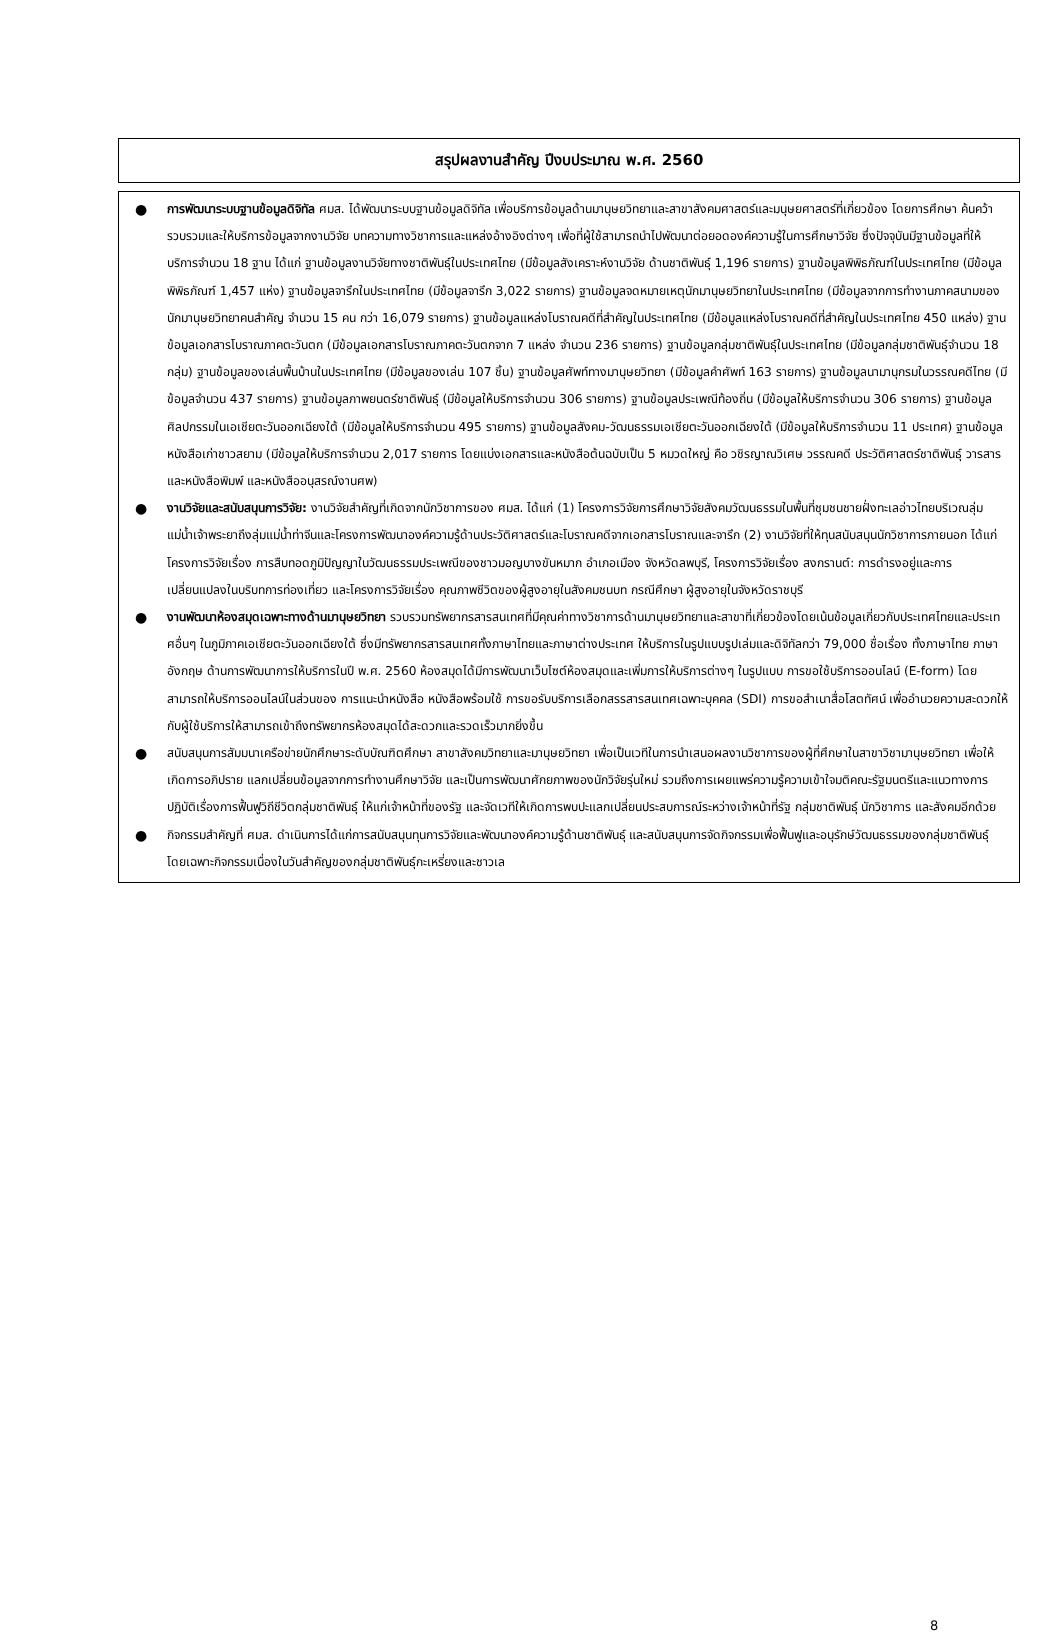สรุปผลงานสำคัญ ปีงบประมาณ พ.ศ. 2560
● การพัฒนาระบบฐานข้อมูลดิจิทัล ศมส. ได้พัฒนาระบบฐานข้อมูลดิจิทัล เพื่อบริการข้อมูลด้านมานุษยวิทยาและสาขาสังคมศาสตร์และมนุษยศาสตร์ที่เกี่ยวข้อง โดยการศึกษา ค้นคว้า รวบรวมและให้บริการข้อมูลจากงานวิจัย บทความทางวิชาการและแหล่งอ้างอิงต่างๆ เพื่อที่ผู้ใช้สามารถนำไปพัฒนาต่อยอดองค์ความรู้ในการศึกษาวิจัย ซึ่งปัจจุบันมีฐานข้อมูลที่ให้บริการจำนวน 18 ฐาน ได้แก่ ฐานข้อมูลงานวิจัยทางชาติพันธุ์ในประเทศไทย (มีข้อมูลสังเคราะห์งานวิจัย ด้านชาติพันธุ์ 1,196 รายการ) ฐานข้อมูลพิพิธภัณฑ์ในประเทศไทย (มีข้อมูลพิพิธภัณฑ์ 1,457 แห่ง) ฐานข้อมูลจารึกในประเทศไทย (มีข้อมูลจารึก 3,022 รายการ) ฐานข้อมูลจดหมายเหตุนักมานุษยวิทยาในประเทศไทย (มีข้อมูลจากการทำงานภาคสนามของนักมานุษยวิทยาคนสำคัญ จำนวน 15 คน กว่า 16,079 รายการ) ฐานข้อมูลแหล่งโบราณคดีที่สำคัญในประเทศไทย (มีข้อมูลแหล่งโบราณคดีที่สำคัญในประเทศไทย 450 แหล่ง) ฐานข้อมูลเอกสารโบราณภาคตะวันตก (มีข้อมูลเอกสารโบราณภาคตะวันตกจาก 7 แหล่ง จำนวน 236 รายการ) ฐานข้อมูลกลุ่มชาติพันธุ์ในประเทศไทย (มีข้อมูลกลุ่มชาติพันธุ์จำนวน 18 กลุ่ม) ฐานข้อมูลของเล่นพื้นบ้านในประเทศไทย (มีข้อมูลของเล่น 107 ชิ้น) ฐานข้อมูลศัพท์ทางมานุษยวิทยา (มีข้อมูลคำศัพท์ 163 รายการ) ฐานข้อมูลนามานุกรมในวรรณคดีไทย (มีข้อมูลจำนวน 437 รายการ) ฐานข้อมูลภาพยนตร์ชาติพันธุ์ (มีข้อมูลให้บริการจำนวน 306 รายการ) ฐานข้อมูลประเพณีท้องถิ่น (มีข้อมูลให้บริการจำนวน 306 รายการ) ฐานข้อมูลศิลปกรรมในเอเชียตะวันออกเฉียงใต้ (มีข้อมูลให้บริการจำนวน 495 รายการ) ฐานข้อมูลสังคม-วัฒนธรรมเอเชียตะวันออกเฉียงใต้ (มีข้อมูลให้บริการจำนวน 11 ประเทศ) ฐานข้อมูลหนังสือเก่าชาวสยาม (มีข้อมูลให้บริการจำนวน 2,017 รายการ โดยแบ่งเอกสารและหนังสือต้นฉบับเป็น 5 หมวดใหญ่ คือ วชิรญาณวิเศษ วรรณคดี ประวัติศาสตร์ชาติพันธุ์ วารสารและหนังสือพิมพ์ และหนังสืออนุสรณ์งานศพ)
● งานวิจัยและสนับสนุนการวิจัย: งานวิจัยสำคัญที่เกิดจากนักวิชาการของ ศมส. ได้แก่ (1) โครงการวิจัยการศึกษาวิจัยสังคมวัฒนธรรมในพื้นที่ชุมชนชายฝั่งทะเลอ่าวไทยบริเวณลุ่มแม่น้ำเจ้าพระยาถึงลุ่มแม่น้ำท่าจีนและโครงการพัฒนาองค์ความรู้ด้านประวัติศาสตร์และโบราณคดีจากเอกสารโบราณและจารึก (2) งานวิจัยที่ให้ทุนสนับสนุนนักวิชาการภายนอก ได้แก่ โครงการวิจัยเรื่อง การสืบทอดภูมิปัญญาในวัฒนธรรมประเพณีของชาวมอญบางขันหมาก อำเภอเมือง จังหวัดลพบุรี, โครงการวิจัยเรื่อง สงกรานต์: การดำรงอยู่และการเปลี่ยนแปลงในบริบทการท่องเที่ยว และโครงการวิจัยเรื่อง คุณภาพชีวิตของผู้สูงอายุในสังคมชนบท กรณีศึกษา ผู้สูงอายุในจังหวัดราชบุรี
● งานพัฒนาห้องสมุดเฉพาะทางด้านมานุษยวิทยา รวบรวมทรัพยากรสารสนเทศที่มีคุณค่าทางวิชาการด้านมานุษยวิทยาและสาขาที่เกี่ยวข้องโดยเน้นข้อมูลเกี่ยวกับประเทศไทยและประเทศอื่นๆ ในภูมิภาคเอเชียตะวันออกเฉียงใต้ ซึ่งมีทรัพยากรสารสนเทศทั้งภาษาไทยและภาษาต่างประเทศ ให้บริการในรูปแบบรูปเล่มและดิจิทัลกว่า 79,000 ชื่อเรื่อง ทั้งภาษาไทย ภาษาอังกฤษ ด้านการพัฒนาการให้บริการในปี พ.ศ. 2560 ห้องสมุดได้มีการพัฒนาเว็บไซต์ห้องสมุดและเพิ่มการให้บริการต่างๆ ในรูปแบบ การขอใช้บริการออนไลน์ (E-form) โดยสามารถให้บริการออนไลน์ในส่วนของ การแนะนำหนังสือ หนังสือพร้อมใช้ การขอรับบริการเลือกสรรสารสนเทศเฉพาะบุคคล (SDI) การขอสำเนาสื่อโสตทัศน์ เพื่ออำนวยความสะดวกให้กับผู้ใช้บริการให้สามารถเข้าถึงทรัพยากรห้องสมุดได้สะดวกและรวดเร็วมากยิ่งขึ้น
● สนับสนุนการสัมมนาเครือข่ายนักศึกษาระดับบัณฑิตศึกษา สาขาสังคมวิทยาและมานุษยวิทยา เพื่อเป็นเวทีในการนำเสนอผลงานวิชาการของผู้ที่ศึกษาในสาขาวิชามานุษยวิทยา เพื่อให้เกิดการอภิปราย แลกเปลี่ยนข้อมูลจากการทำงานศึกษาวิจัย และเป็นการพัฒนาศักยภาพของนักวิจัยรุ่นใหม่ รวมถึงการเผยแพร่ความรู้ความเข้าใจมติคณะรัฐมนตรีและแนวทางการปฏิบัติเรื่องการฟื้นฟูวิถีชีวิตกลุ่มชาติพันธุ์ ให้แก่เจ้าหน้าที่ของรัฐ และจัดเวทีให้เกิดการพบปะแลกเปลี่ยนประสบการณ์ระหว่างเจ้าหน้าที่รัฐ กลุ่มชาติพันธุ์ นักวิชาการ และสังคมอีกด้วย
● กิจกรรมสำคัญที่ ศมส. ดำเนินการได้แก่การสนับสนุนทุนการวิจัยและพัฒนาองค์ความรู้ด้านชาติพันธุ์ และสนับสนุนการจัดกิจกรรมเพื่อฟื้นฟูและอนุรักษ์วัฒนธรรมของกลุ่มชาติพันธุ์ โดยเฉพาะกิจกรรมเนื่องในวันสำคัญของกลุ่มชาติพันธุ์กะเหรี่ยงและชาวเล
8